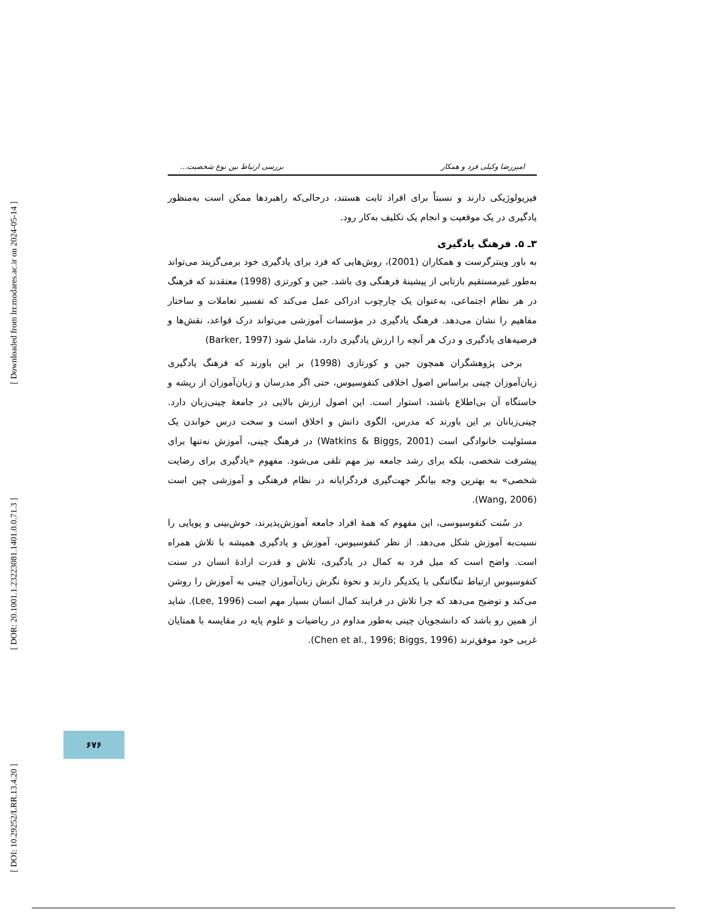[ Downloaded from lrr.modares.ac.ir on 2024-05-14 ]
[ DOR: 20.1001.1.23223081.1401.0.0.71.3 ]
[ DOI: 10.29252/LRR.13.4.20 ]
امیررضا وکیلی فرد و همکار بررسی ارتباط بین نوع شخصیت...
فیزیولوژیکی دارند و نسبتاً برای افراد ثابت هستند، درحالی‌که راهبردها ممکن است به‌منظور یادگیری در یک موقعیت و انجام یک تکلیف به‌کار رود.
۳ـ ۵. فرهنگ یادگیری
به باور وینترگرست و همکاران (2001)، روش‌هایی که فرد برای یادگیری خود برمی‌گزیند می‌تواند به‌طور غیرمستقیم بازتابی از پیشینهٔ فرهنگی وی باشد. جین و کورتزی (1998) معتقدند که فرهنگ در هر نظام اجتماعی، به‌عنوان یک چارچوب ادراکی عمل می‌کند که تفسیر تعاملات و ساختار مفاهیم را نشان می‌دهد. فرهنگ یادگیری در مؤسسات آموزشی می‌تواند درک قواعد، نقش‌ها و فرضیه‌های یادگیری و درک هر آنچه را ارزش یادگیری دارد، شامل شود (Barker, 1997)
برخی پژوهشگران همچون جین و کورتازی (1998) بر این باورند که فرهنگ یادگیری زبان‌آموزان چینی براساس اصول اخلاقی کنفوسیوس، حتی اگر مدرسان و زبان‌آموزان از ریشه و خاستگاه آن بی‌اطلاع باشند، استوار است. این اصول ارزش بالایی در جامعهٔ چینی‌زبان دارد. چینی‌زبانان بر این باورند که مدرس، الگوی دانش و اخلاق است و سخت درس خواندن یک مسئولیت خانوادگی است (Watkins & Biggs, 2001) در فرهنگ چینی، آموزش نه‌تنها برای پیشرفت شخصی، بلکه برای رشد جامعه نیز مهم تلقی می‌شود. مفهوم «یادگیری برای رضایت شخصی» به بهترین وجه بیانگر جهت‌گیری فردگرایانه در نظام فرهنگی و آموزشی چین است (Wang, 2006).
در سُنت کنفوسیوسی، این مفهوم که همهٔ افراد جامعه آموزش‌پذیرند، خوش‌بینی و پویایی را نسبت‌به آموزش شکل می‌دهد. از نظر کنفوسیوس، آموزش و یادگیری همیشه با تلاش همراه است. واضح است که میل فرد به کمال در یادگیری، تلاش و قدرت ارادهٔ انسان در سنت کنفوسیوس ارتباط تنگاتنگی با یکدیگر دارند و نحوهٔ نگرش زبان‌آموزان چینی به آموزش را روشن می‌کند و توضیح می‌دهد که چرا تلاش در فرایند کمال انسان بسیار مهم است (Lee, 1996). شاید از همین رو باشد که دانشجویان چینی به‌طور مداوم در ریاضیات و علوم پایه در مقایسه با همتایان غربی خود موفق‌ترند (Chen et al., 1996; Biggs, 1996).
۶۷۶